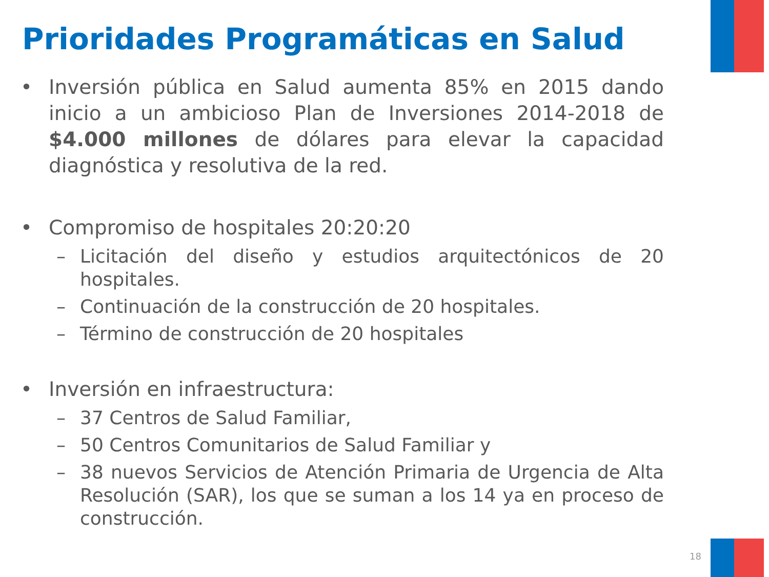Prioridades Programáticas en Salud
• Inversión pública en Salud aumenta 85% en 2015 dando inicio a un ambicioso Plan de Inversiones 2014-2018 de $4.000 millones de dólares para elevar la capacidad diagnóstica y resolutiva de la red.
• Compromiso de hospitales 20:20:20
– Licitación del diseño y estudios arquitectónicos de 20 hospitales.
– Continuación de la construcción de 20 hospitales.
– Término de construcción de 20 hospitales
• Inversión en infraestructura:
– 37 Centros de Salud Familiar,
– 50 Centros Comunitarios de Salud Familiar y
– 38 nuevos Servicios de Atención Primaria de Urgencia de Alta Resolución (SAR), los que se suman a los 14 ya en proceso de construcción.
18